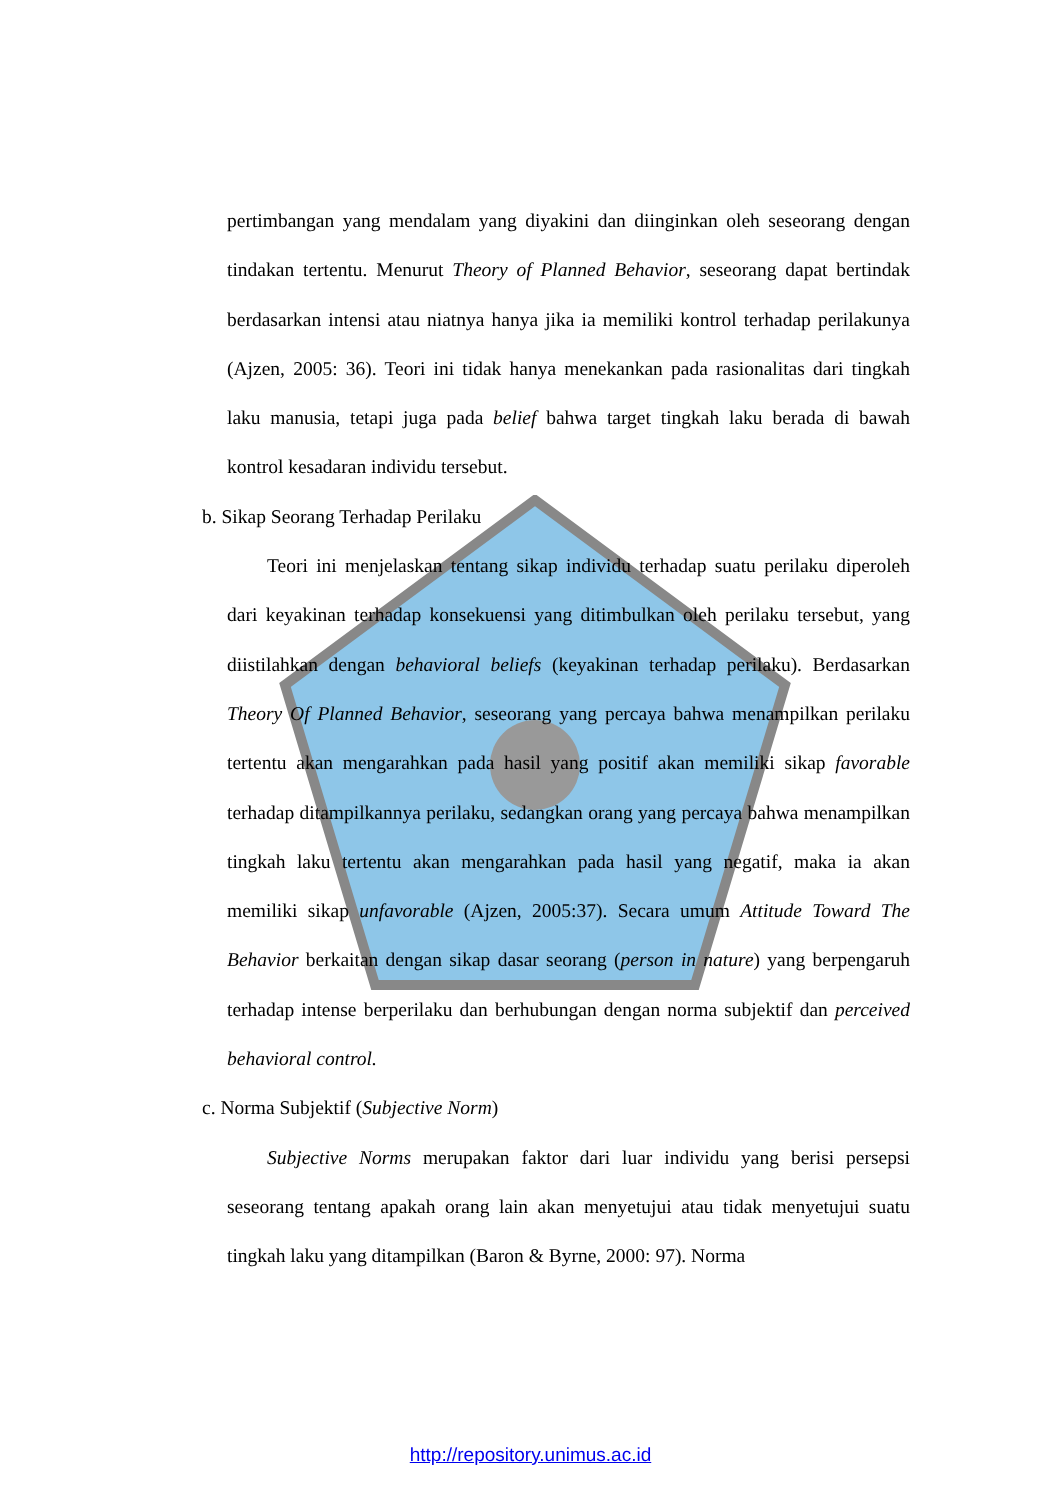pertimbangan yang mendalam yang diyakini dan diinginkan oleh seseorang dengan tindakan tertentu. Menurut Theory of Planned Behavior, seseorang dapat bertindak berdasarkan intensi atau niatnya hanya jika ia memiliki kontrol terhadap perilakunya (Ajzen, 2005: 36). Teori ini tidak hanya menekankan pada rasionalitas dari tingkah laku manusia, tetapi juga pada belief bahwa target tingkah laku berada di bawah kontrol kesadaran individu tersebut.
b. Sikap Seorang Terhadap Perilaku
Teori ini menjelaskan tentang sikap individu terhadap suatu perilaku diperoleh dari keyakinan terhadap konsekuensi yang ditimbulkan oleh perilaku tersebut, yang diistilahkan dengan behavioral beliefs (keyakinan terhadap perilaku). Berdasarkan Theory Of Planned Behavior, seseorang yang percaya bahwa menampilkan perilaku tertentu akan mengarahkan pada hasil yang positif akan memiliki sikap favorable terhadap ditampilkannya perilaku, sedangkan orang yang percaya bahwa menampilkan tingkah laku tertentu akan mengarahkan pada hasil yang negatif, maka ia akan memiliki sikap unfavorable (Ajzen, 2005:37). Secara umum Attitude Toward The Behavior berkaitan dengan sikap dasar seorang (person in nature) yang berpengaruh terhadap intense berperilaku dan berhubungan dengan norma subjektif dan perceived behavioral control.
c. Norma Subjektif (Subjective Norm)
Subjective Norms merupakan faktor dari luar individu yang berisi persepsi seseorang tentang apakah orang lain akan menyetujui atau tidak menyetujui suatu tingkah laku yang ditampilkan (Baron & Byrne, 2000: 97). Norma
http://repository.unimus.ac.id